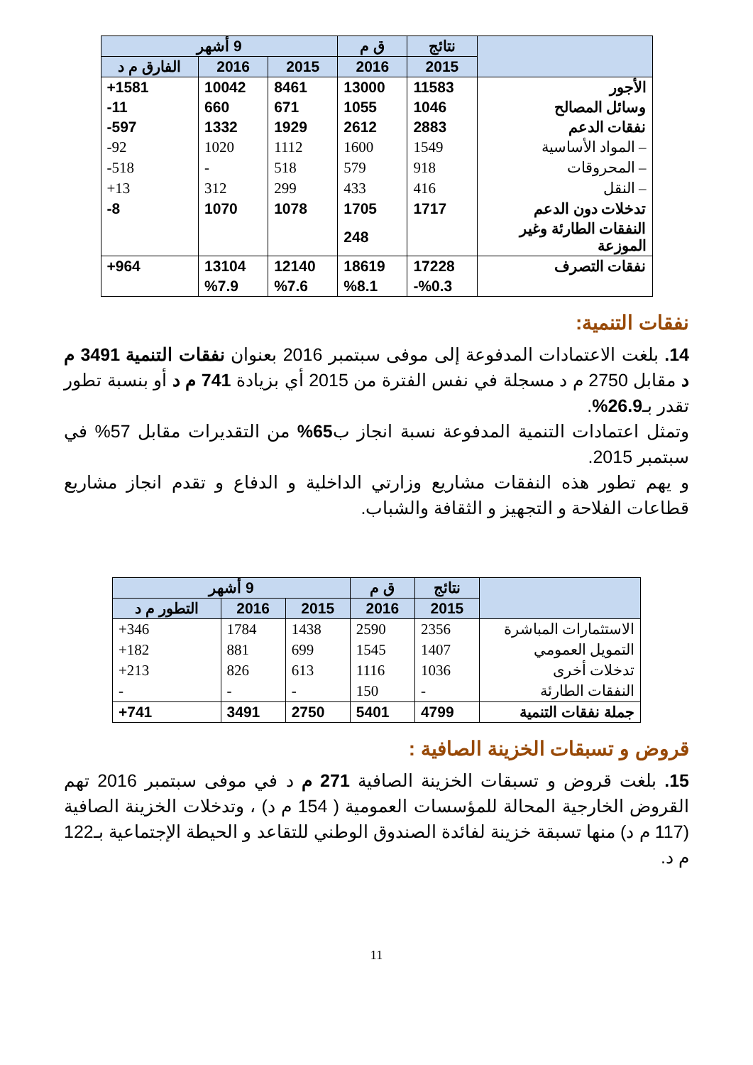| | نتائج | ق م | 9 أشهر | | |
| --- | --- | --- | --- | --- | --- |
| | 2015 | 2016 | 2015 | 2016 | الفارق م د |
| الأجور | 11583 | 13000 | 8461 | 10042 | 1581+ |
| وسائل المصالح | 1046 | 1055 | 671 | 660 | 11- |
| نفقات الدعم | 2883 | 2612 | 1929 | 1332 | 597- |
| – المواد الأساسية | 1549 | 1600 | 1112 | 1020 | 92- |
| – المحروقات | 918 | 579 | 518 | - | 518- |
| – النقل | 416 | 433 | 299 | 312 | 13+ |
| تدخلات دون الدعم | 1717 | 1705 | 1078 | 1070 | 8- |
| النفقات الطارئة وغير الموزعة | | 248 | | | |
| نفقات التصرف | 17228 | 18619 | 12140 | 13104 | 964+ |
| | %0.3- | %8.1 | %7.6 | %7.9 | |
نفقات التنمية:
14. بلغت الاعتمادات المدفوعة إلى موفى سبتمبر 2016 بعنوان نفقات التنمية 3491 م د مقابل 2750 م د مسجلة في نفس الفترة من 2015 أي بزيادة 741 م د أو بنسبة تطور تقدر بـ26.9%.
وتمثل اعتمادات التنمية المدفوعة نسبة انجاز ب65% من التقديرات مقابل 57% في سبتمبر 2015.
و يهم تطور هذه النفقات مشاريع وزارتي الداخلية و الدفاع و تقدم انجاز مشاريع قطاعات الفلاحة و التجهيز و الثقافة والشباب.
| | نتائج | ق م | 9 أشهر | | |
| --- | --- | --- | --- | --- | --- |
| | 2015 | 2016 | 2015 | 2016 | التطور م د |
| الاستثمارات المباشرة | 2356 | 2590 | 1438 | 1784 | 346+ |
| التمويل العمومي | 1407 | 1545 | 699 | 881 | 182+ |
| تدخلات أخرى | 1036 | 1116 | 613 | 826 | 213+ |
| النفقات الطارئة | - | 150 | - | - | - |
| جملة نفقات التنمية | 4799 | 5401 | 2750 | 3491 | 741+ |
قروض و تسبقات الخزينة الصافية :
15. بلغت قروض و تسبقات الخزينة الصافية 271 م د في موفى سبتمبر 2016 تهم القروض الخارجية المحالة للمؤسسات العمومية ( 154 م د) ، وتدخلات الخزينة الصافية (117 م د) منها تسبقة خزينة لفائدة الصندوق الوطني للتقاعد و الحيطة الإجتماعية بـ122 م د.
11